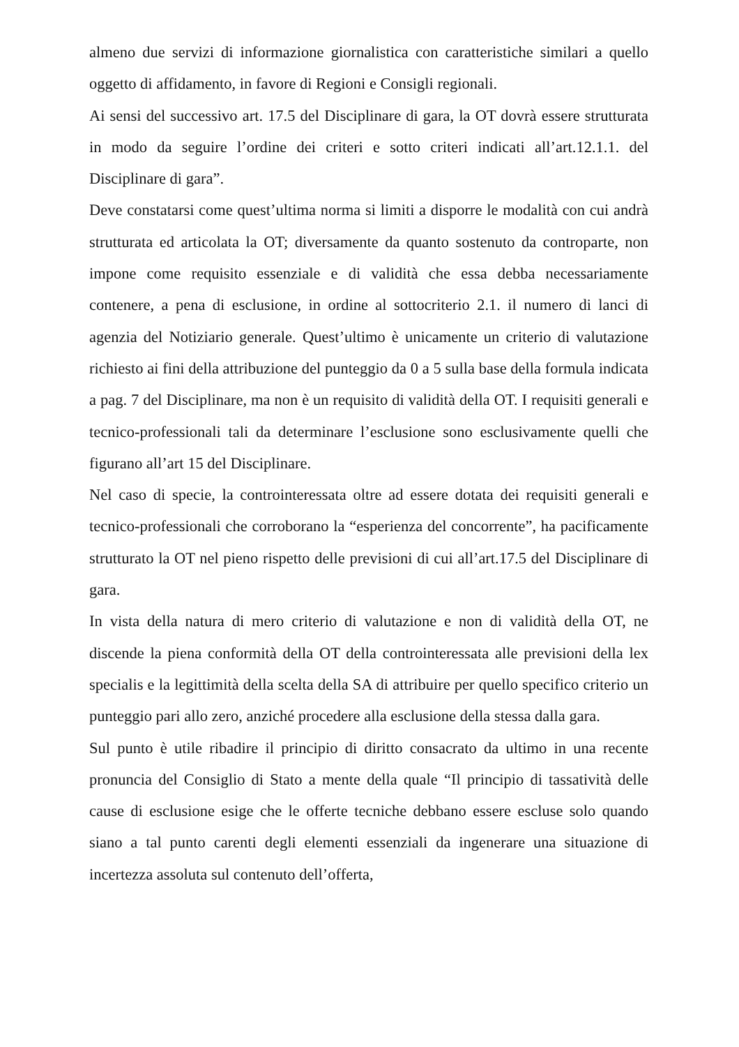almeno due servizi di informazione giornalistica con caratteristiche similari a quello oggetto di affidamento, in favore di Regioni e Consigli regionali.
Ai sensi del successivo art. 17.5 del Disciplinare di gara, la OT dovrà essere strutturata in modo da seguire l’ordine dei criteri e sotto criteri indicati all’art.12.1.1. del Disciplinare di gara”.
Deve constatarsi come quest’ultima norma si limiti a disporre le modalità con cui andrà strutturata ed articolata la OT; diversamente da quanto sostenuto da controparte, non impone come requisito essenziale e di validità che essa debba necessariamente contenere, a pena di esclusione, in ordine al sottocriterio 2.1. il numero di lanci di agenzia del Notiziario generale. Quest’ultimo è unicamente un criterio di valutazione richiesto ai fini della attribuzione del punteggio da 0 a 5 sulla base della formula indicata a pag. 7 del Disciplinare, ma non è un requisito di validità della OT. I requisiti generali e tecnico-professionali tali da determinare l’esclusione sono esclusivamente quelli che figurano all’art 15 del Disciplinare.
Nel caso di specie, la controinteressata oltre ad essere dotata dei requisiti generali e tecnico-professionali che corroborano la “esperienza del concorrente”, ha pacificamente strutturato la OT nel pieno rispetto delle previsioni di cui all’art.17.5 del Disciplinare di gara.
In vista della natura di mero criterio di valutazione e non di validità della OT, ne discende la piena conformità della OT della controinteressata alle previsioni della lex specialis e la legittimità della scelta della SA di attribuire per quello specifico criterio un punteggio pari allo zero, anziché procedere alla esclusione della stessa dalla gara.
Sul punto è utile ribadire il principio di diritto consacrato da ultimo in una recente pronuncia del Consiglio di Stato a mente della quale “Il principio di tassatività delle cause di esclusione esige che le offerte tecniche debbano essere escluse solo quando siano a tal punto carenti degli elementi essenziali da ingenerare una situazione di incertezza assoluta sul contenuto dell’offerta,